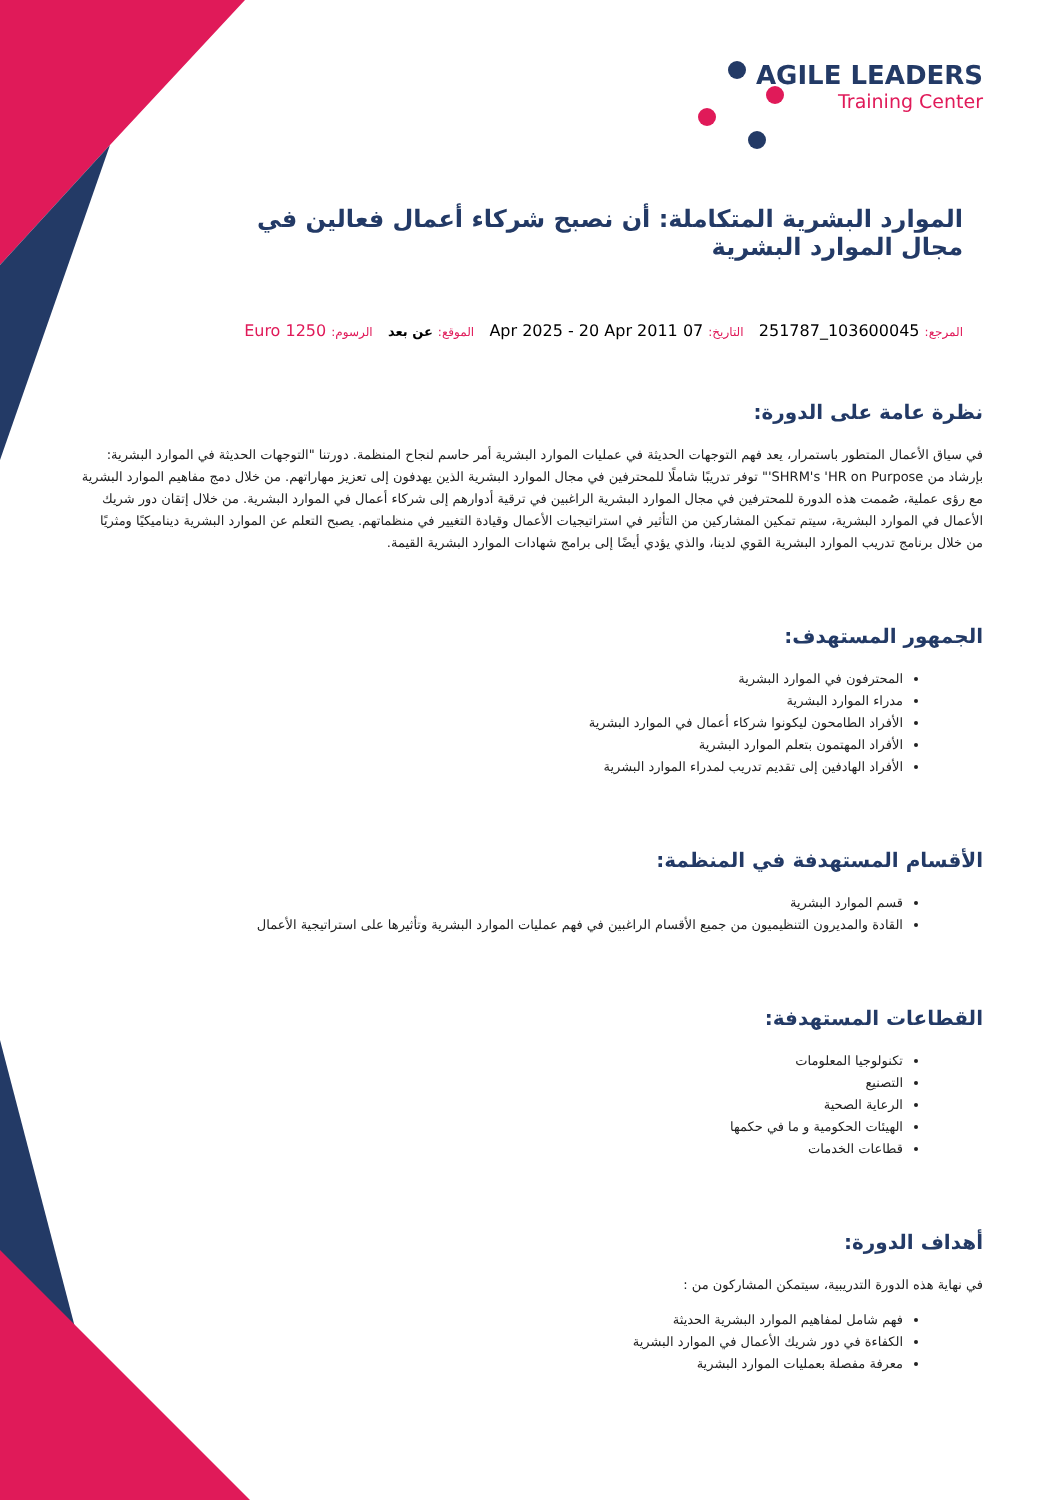AGILE LEADERS
Training Center
الموارد البشرية المتكاملة: أن نصبح شركاء أعمال فعالين في مجال الموارد البشرية
المرجع: 103600045_251787 التاريخ: 07 Apr 2025 - 20 Apr 2011 الموقع: عن بعد الرسوم: 1250 Euro
نظرة عامة على الدورة:
في سياق الأعمال المتطور باستمرار، يعد فهم التوجهات الحديثة في عمليات الموارد البشرية أمر حاسم لنجاح المنظمة. دورتنا "التوجهات الحديثة في الموارد البشرية: بإرشاد من SHRM's 'HR on Purpose'" توفر تدريبًا شاملًا للمحترفين في مجال الموارد البشرية الذين يهدفون إلى تعزيز مهاراتهم. من خلال دمج مفاهيم الموارد البشرية مع رؤى عملية، صُممت هذه الدورة للمحترفين في مجال الموارد البشرية الراغبين في ترقية أدوارهم إلى شركاء أعمال في الموارد البشرية. من خلال إتقان دور شريك الأعمال في الموارد البشرية، سيتم تمكين المشاركين من التأثير في استراتيجيات الأعمال وقيادة التغيير في منظماتهم. يصبح التعلم عن الموارد البشرية ديناميكيًا ومثريًا من خلال برنامج تدريب الموارد البشرية القوي لدينا، والذي يؤدي أيضًا إلى برامج شهادات الموارد البشرية القيمة.
الجمهور المستهدف:
المحترفون في الموارد البشرية
مدراء الموارد البشرية
الأفراد الطامحون ليكونوا شركاء أعمال في الموارد البشرية
الأفراد المهتمون بتعلم الموارد البشرية
الأفراد الهادفين إلى تقديم تدريب لمدراء الموارد البشرية
الأقسام المستهدفة في المنظمة:
قسم الموارد البشرية
القادة والمديرون التنظيميون من جميع الأقسام الراغبين في فهم عمليات الموارد البشرية وتأثيرها على استراتيجية الأعمال
القطاعات المستهدفة:
تكنولوجيا المعلومات
التصنيع
الرعاية الصحية
الهيئات الحكومية و ما في حكمها
قطاعات الخدمات
أهداف الدورة:
في نهاية هذه الدورة التدريبية، سيتمكن المشاركون من :
فهم شامل لمفاهيم الموارد البشرية الحديثة
الكفاءة في دور شريك الأعمال في الموارد البشرية
معرفة مفصلة بعمليات الموارد البشرية